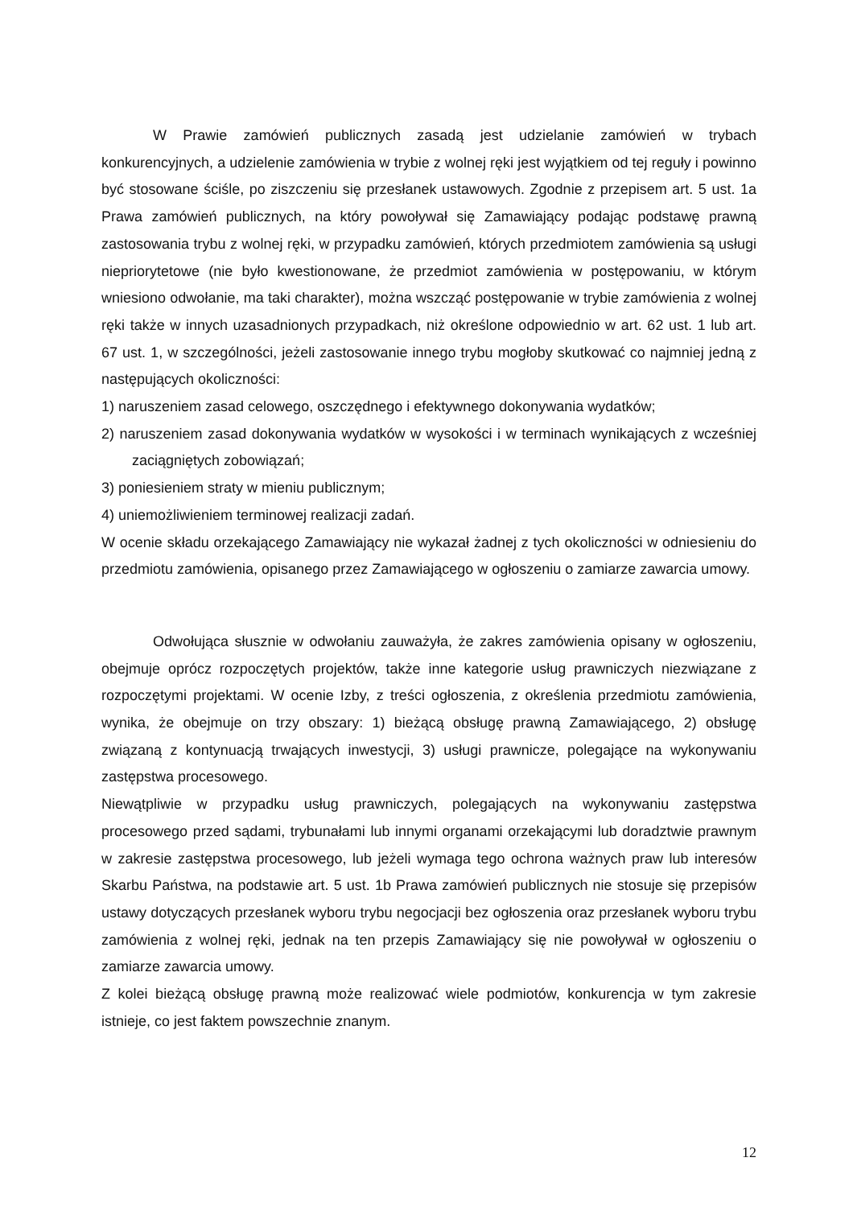W Prawie zamówień publicznych zasadą jest udzielanie zamówień w trybach konkurencyjnych, a udzielenie zamówienia w trybie z wolnej ręki jest wyjątkiem od tej reguły i powinno być stosowane ściśle, po ziszczeniu się przesłanek ustawowych. Zgodnie z przepisem art. 5 ust. 1a Prawa zamówień publicznych, na który powoływał się Zamawiający podając podstawę prawną zastosowania trybu z wolnej ręki, w przypadku zamówień, których przedmiotem zamówienia są usługi niepriorytetowe (nie było kwestionowane, że przedmiot zamówienia w postępowaniu, w którym wniesiono odwołanie, ma taki charakter), można wszcząć postępowanie w trybie zamówienia z wolnej ręki także w innych uzasadnionych przypadkach, niż określone odpowiednio w art. 62 ust. 1 lub art. 67 ust. 1, w szczególności, jeżeli zastosowanie innego trybu mogłoby skutkować co najmniej jedną z następujących okoliczności:
1) naruszeniem zasad celowego, oszczędnego i efektywnego dokonywania wydatków;
2) naruszeniem zasad dokonywania wydatków w wysokości i w terminach wynikających z wcześniej zaciągniętych zobowiązań;
3) poniesieniem straty w mieniu publicznym;
4) uniemożliwieniem terminowej realizacji zadań.
W ocenie składu orzekającego Zamawiający nie wykazał żadnej z tych okoliczności w odniesieniu do przedmiotu zamówienia, opisanego przez Zamawiającego w ogłoszeniu o zamiarze zawarcia umowy.
Odwołująca słusznie w odwołaniu zauważyła, że zakres zamówienia opisany w ogłoszeniu, obejmuje oprócz rozpoczętych projektów, także inne kategorie usług prawniczych niezwiązane z rozpoczętymi projektami. W ocenie Izby, z treści ogłoszenia, z określenia przedmiotu zamówienia, wynika, że obejmuje on trzy obszary: 1) bieżącą obsługę prawną Zamawiającego, 2) obsługę związaną z kontynuacją trwających inwestycji, 3) usługi prawnicze, polegające na wykonywaniu zastępstwa procesowego.
Niewątpliwie w przypadku usług prawniczych, polegających na wykonywaniu zastępstwa procesowego przed sądami, trybunałami lub innymi organami orzekającymi lub doradztwie prawnym w zakresie zastępstwa procesowego, lub jeżeli wymaga tego ochrona ważnych praw lub interesów Skarbu Państwa, na podstawie art. 5 ust. 1b Prawa zamówień publicznych nie stosuje się przepisów ustawy dotyczących przesłanek wyboru trybu negocjacji bez ogłoszenia oraz przesłanek wyboru trybu zamówienia z wolnej ręki, jednak na ten przepis Zamawiający się nie powoływał w ogłoszeniu o zamiarze zawarcia umowy.
Z kolei bieżącą obsługę prawną może realizować wiele podmiotów, konkurencja w tym zakresie istnieje, co jest faktem powszechnie znanym.
12